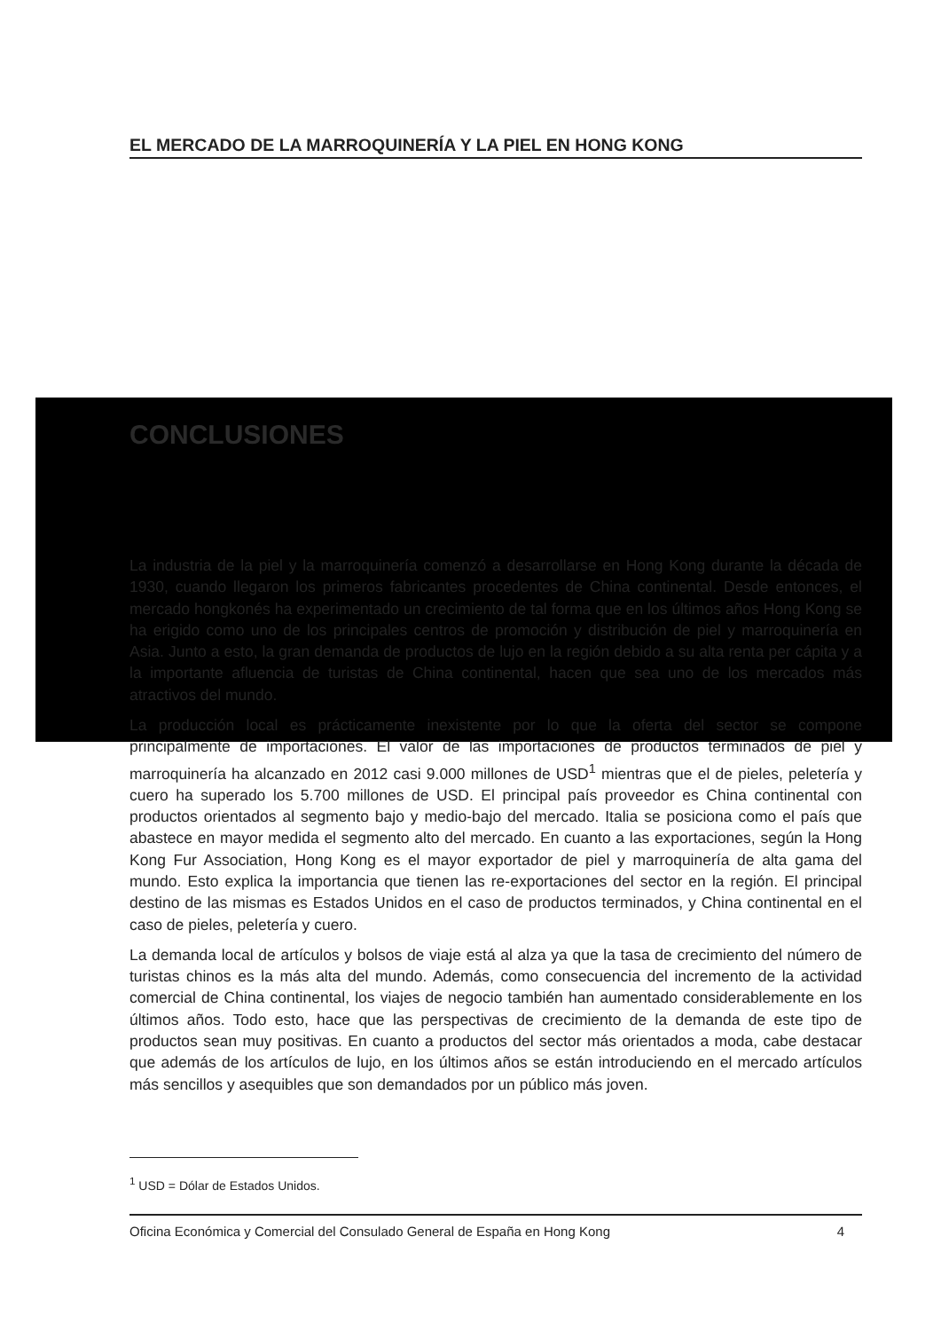EL MERCADO DE LA MARROQUINERÍA Y LA PIEL EN HONG KONG
CONCLUSIONES
La industria de la piel y la marroquinería comenzó a desarrollarse en Hong Kong durante la década de 1930, cuando llegaron los primeros fabricantes procedentes de China continental. Desde entonces, el mercado hongkonés ha experimentado un crecimiento de tal forma que en los últimos años Hong Kong se ha erigido como uno de los principales centros de promoción y distribución de piel y marroquinería en Asia. Junto a esto, la gran demanda de productos de lujo en la región debido a su alta renta per cápita y a la importante afluencia de turistas de China continental, hacen que sea uno de los mercados más atractivos del mundo.
La producción local es prácticamente inexistente por lo que la oferta del sector se compone principalmente de importaciones. El valor de las importaciones de productos terminados de piel y marroquinería ha alcanzado en 2012 casi 9.000 millones de USD<sup>1</sup> mientras que el de pieles, peletería y cuero ha superado los 5.700 millones de USD. El principal país proveedor es China continental con productos orientados al segmento bajo y medio-bajo del mercado. Italia se posiciona como el país que abastece en mayor medida el segmento alto del mercado. En cuanto a las exportaciones, según la Hong Kong Fur Association, Hong Kong es el mayor exportador de piel y marroquinería de alta gama del mundo. Esto explica la importancia que tienen las re-exportaciones del sector en la región. El principal destino de las mismas es Estados Unidos en el caso de productos terminados, y China continental en el caso de pieles, peletería y cuero.
La demanda local de artículos y bolsos de viaje está al alza ya que la tasa de crecimiento del número de turistas chinos es la más alta del mundo. Además, como consecuencia del incremento de la actividad comercial de China continental, los viajes de negocio también han aumentado considerablemente en los últimos años. Todo esto, hace que las perspectivas de crecimiento de la demanda de este tipo de productos sean muy positivas. En cuanto a productos del sector más orientados a moda, cabe destacar que además de los artículos de lujo, en los últimos años se están introduciendo en el mercado artículos más sencillos y asequibles que son demandados por un público más joven.
<sup>1</sup> USD = Dólar de Estados Unidos.
Oficina Económica y Comercial del Consulado General de España en Hong Kong 4